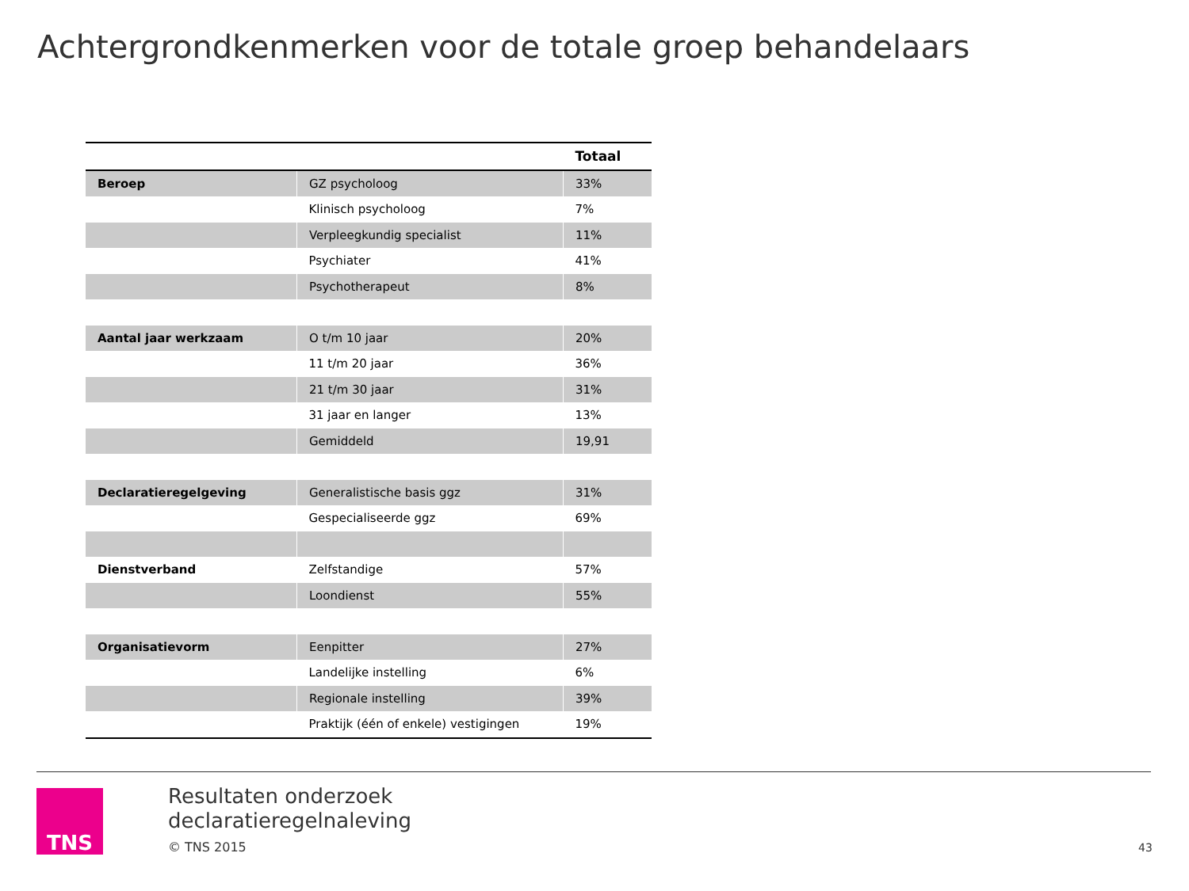Achtergrondkenmerken voor de totale groep behandelaars
| | | Totaal |
| --- | --- | --- |
| Beroep | GZ psycholoog | 33% |
| | Klinisch psycholoog | 7% |
| | Verpleegkundig specialist | 11% |
| | Psychiater | 41% |
| | Psychotherapeut | 8% |
| Aantal jaar werkzaam | O t/m 10 jaar | 20% |
| | 11 t/m 20 jaar | 36% |
| | 21 t/m 30 jaar | 31% |
| | 31 jaar en langer | 13% |
| | Gemiddeld | 19,91 |
| Declaratieregelgeving | Generalistische basis ggz | 31% |
| | Gespecialiseerde ggz | 69% |
| Dienstverband | Zelfstandige | 57% |
| | Loondienst | 55% |
| Organisatievorm | Eenpitter | 27% |
| | Landelijke instelling | 6% |
| | Regionale instelling | 39% |
| | Praktijk (één of enkele) vestigingen | 19% |
TNS
Resultaten onderzoek
declaratieregelnaleving
© TNS 2015
43